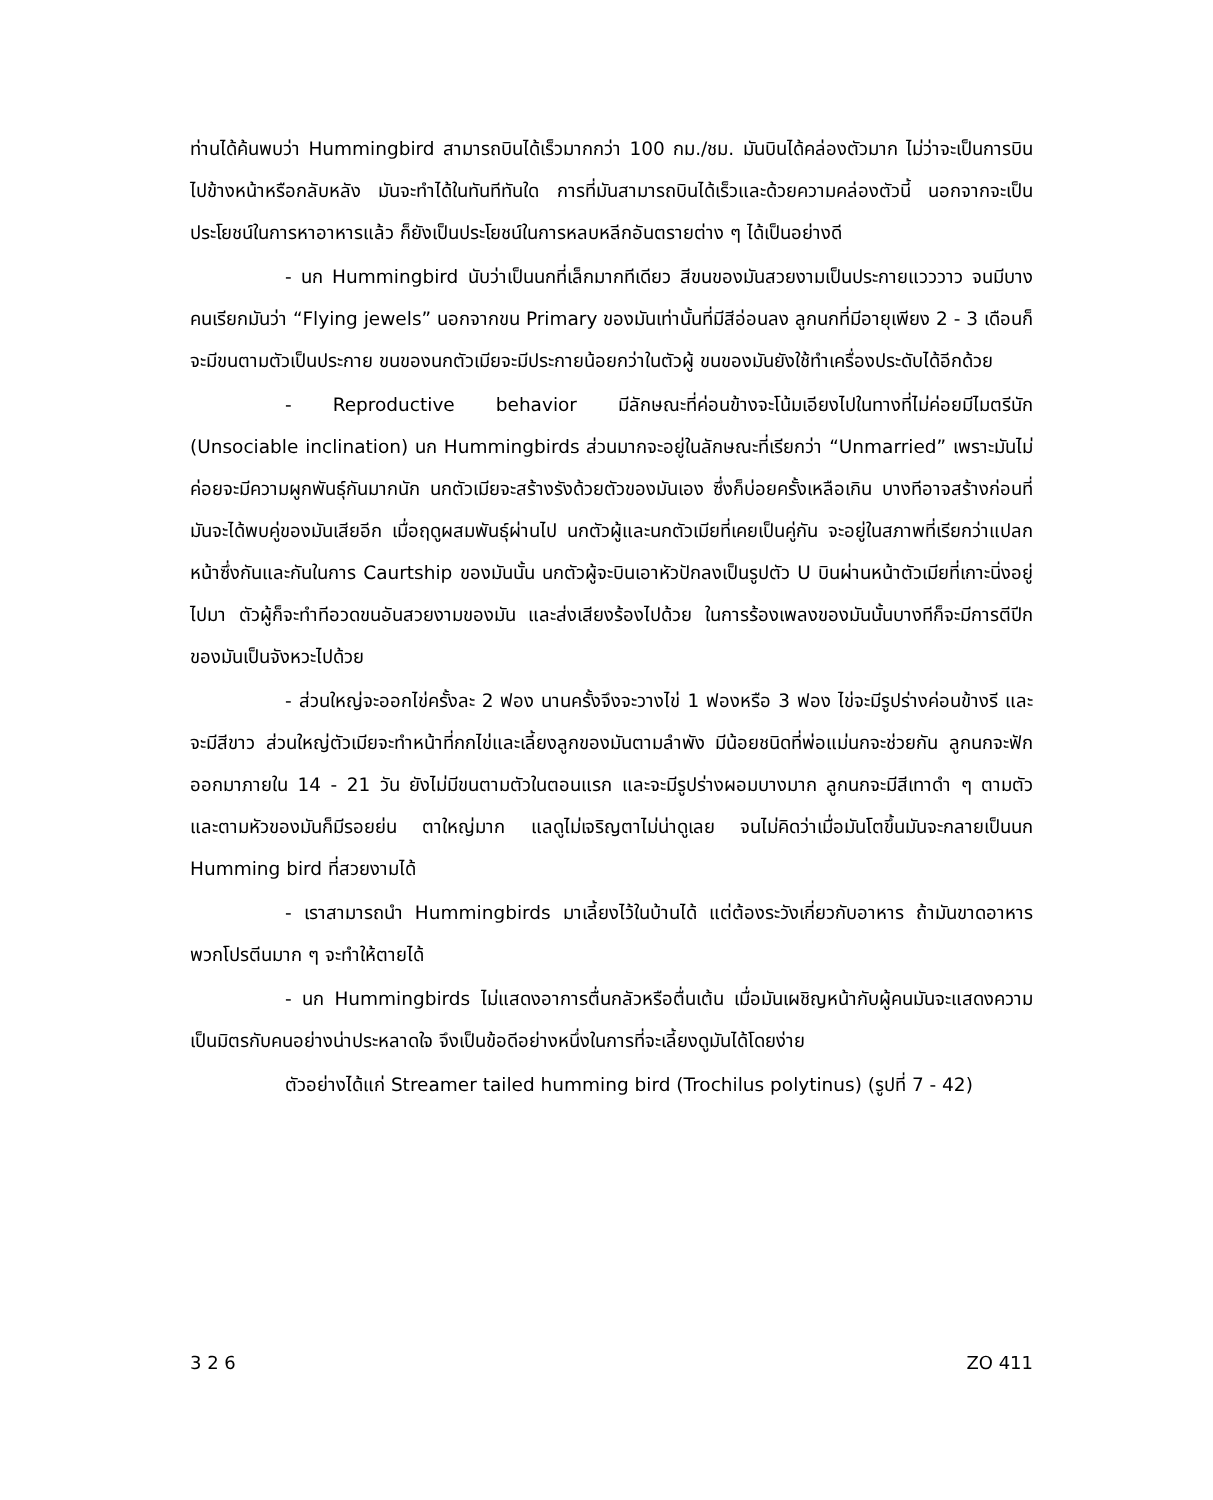ท่านได้ค้นพบว่า Hummingbird สามารถบินได้เร็วมากกว่า 100 กม./ชม. มันบินได้คล่องตัวมาก ไม่ว่าจะเป็นการบินไปข้างหน้าหรือกลับหลัง มันจะทำได้ในทันทีทันใด การที่มันสามารถบินได้เร็วและด้วยความคล่องตัวนี้ นอกจากจะเป็นประโยชน์ในการหาอาหารแล้ว ก็ยังเป็นประโยชน์ในการหลบหลีกอันตรายต่าง ๆ ได้เป็นอย่างดี
- นก Hummingbird นับว่าเป็นนกที่เล็กมากทีเดียว สีขนของมันสวยงามเป็นประกายแวววาว จนมีบางคนเรียกมันว่า “Flying jewels” นอกจากขน Primary ของมันเท่านั้นที่มีสีอ่อนลง ลูกนกที่มีอายุเพียง 2 - 3 เดือนก็จะมีขนตามตัวเป็นประกาย ขนของนกตัวเมียจะมีประกายน้อยกว่าในตัวผู้ ขนของมันยังใช้ทำเครื่องประดับได้อีกด้วย
- Reproductive behavior มีลักษณะที่ค่อนข้างจะโน้มเอียงไปในทางที่ไม่ค่อยมีไมตรีนัก (Unsociable inclination) นก Hummingbirds ส่วนมากจะอยู่ในลักษณะที่เรียกว่า “Unmarried” เพราะมันไม่ค่อยจะมีความผูกพันธุ์กันมากนัก นกตัวเมียจะสร้างรังด้วยตัวของมันเอง ซึ่งก็บ่อยครั้งเหลือเกิน บางทีอาจสร้างก่อนที่มันจะได้พบคู่ของมันเสียอีก เมื่อฤดูผสมพันธุ์ผ่านไป นกตัวผู้และนกตัวเมียที่เคยเป็นคู่กัน จะอยู่ในสภาพที่เรียกว่าแปลกหน้าซึ่งกันและกันในการ Caurtship ของมันนั้น นกตัวผู้จะบินเอาหัวปักลงเป็นรูปตัว U บินผ่านหน้าตัวเมียที่เกาะนิ่งอยู่ไปมา ตัวผู้ก็จะทำทีอวดขนอันสวยงามของมัน และส่งเสียงร้องไปด้วย ในการร้องเพลงของมันนั้นบางทีก็จะมีการตีปีกของมันเป็นจังหวะไปด้วย
- ส่วนใหญ่จะออกไข่ครั้งละ 2 ฟอง นานครั้งจึงจะวางไข่ 1 ฟองหรือ 3 ฟอง ไข่จะมีรูปร่างค่อนข้างรี และจะมีสีขาว ส่วนใหญ่ตัวเมียจะทำหน้าที่กกไข่และเลี้ยงลูกของมันตามลำพัง มีน้อยชนิดที่พ่อแม่นกจะช่วยกัน ลูกนกจะฟักออกมาภายใน 14 - 21 วัน ยังไม่มีขนตามตัวในตอนแรก และจะมีรูปร่างผอมบางมาก ลูกนกจะมีสีเทาดำ ๆ ตามตัว และตามหัวของมันก็มีรอยย่น ตาใหญ่มาก แลดูไม่เจริญตาไม่น่าดูเลย จนไม่คิดว่าเมื่อมันโตขึ้นมันจะกลายเป็นนก Humming bird ที่สวยงามได้
- เราสามารถนำ Hummingbirds มาเลี้ยงไว้ในบ้านได้ แต่ต้องระวังเกี่ยวกับอาหาร ถ้ามันขาดอาหารพวกโปรตีนมาก ๆ จะทำให้ตายได้
- นก Hummingbirds ไม่แสดงอาการตื่นกลัวหรือตื่นเต้น เมื่อมันเผชิญหน้ากับผู้คนมันจะแสดงความเป็นมิตรกับคนอย่างน่าประหลาดใจ จึงเป็นข้อดีอย่างหนึ่งในการที่จะเลี้ยงดูมันได้โดยง่าย
ตัวอย่างได้แก่ Streamer tailed humming bird (Trochilus polytinus) (รูปที่ 7 - 42)
3 2 6 ZO 411